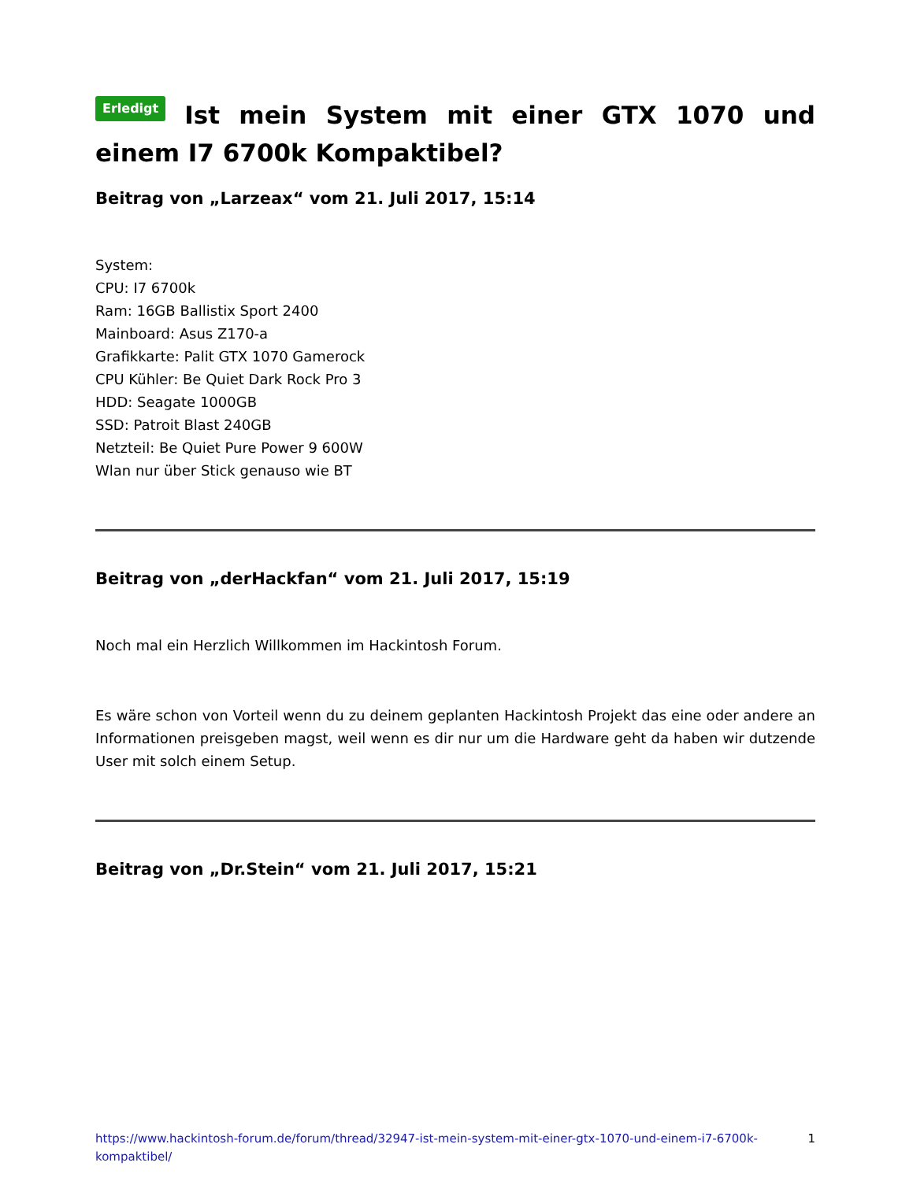Erledigt Ist mein System mit einer GTX 1070 und einem I7 6700k Kompaktibel?
Beitrag von „Larzeax“ vom 21. Juli 2017, 15:14
System:
CPU: I7 6700k
Ram: 16GB Ballistix Sport 2400
Mainboard: Asus Z170-a
Grafikkarte: Palit GTX 1070 Gamerock
CPU Kühler: Be Quiet Dark Rock Pro 3
HDD: Seagate 1000GB
SSD: Patroit Blast 240GB
Netzteil: Be Quiet Pure Power 9 600W
Wlan nur über Stick genauso wie BT
Beitrag von „derHackfan“ vom 21. Juli 2017, 15:19
Noch mal ein Herzlich Willkommen im Hackintosh Forum.
Es wäre schon von Vorteil wenn du zu deinem geplanten Hackintosh Projekt das eine oder andere an Informationen preisgeben magst, weil wenn es dir nur um die Hardware geht da haben wir dutzende User mit solch einem Setup.
Beitrag von „Dr.Stein“ vom 21. Juli 2017, 15:21
https://www.hackintosh-forum.de/forum/thread/32947-ist-mein-system-mit-einer-gtx-1070-und-einem-i7-6700k-kompaktibel/ 1